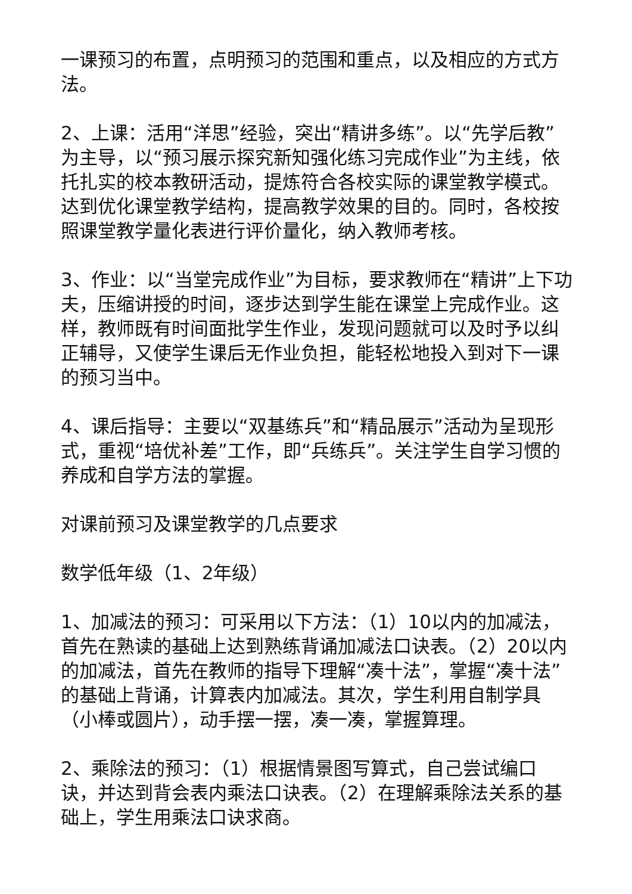一课预习的布置，点明预习的范围和重点，以及相应的方式方法。
2、上课：活用“洋思”经验，突出“精讲多练”。以“先学后教”为主导，以“预习展示探究新知强化练习完成作业”为主线，依托扎实的校本教研活动，提炼符合各校实际的课堂教学模式。达到优化课堂教学结构，提高教学效果的目的。同时，各校按照课堂教学量化表进行评价量化，纳入教师考核。
3、作业：以“当堂完成作业”为目标，要求教师在“精讲”上下功夫，压缩讲授的时间，逐步达到学生能在课堂上完成作业。这样，教师既有时间面批学生作业，发现问题就可以及时予以纠正辅导，又使学生课后无作业负担，能轻松地投入到对下一课的预习当中。
4、课后指导：主要以“双基练兵”和“精品展示”活动为呈现形式，重视“培优补差”工作，即“兵练兵”。关注学生自学习惯的养成和自学方法的掌握。
对课前预习及课堂教学的几点要求
数学低年级（1、2年级）
1、加减法的预习：可采用以下方法：（1）10以内的加减法，首先在熟读的基础上达到熟练背诵加减法口诀表。（2）20以内的加减法，首先在教师的指导下理解“凑十法”，掌握“凑十法”的基础上背诵，计算表内加减法。其次，学生利用自制学具（小棒或圆片），动手摆一摆，凑一凑，掌握算理。
2、乘除法的预习：（1）根据情景图写算式，自己尝试编口诀，并达到背会表内乘法口诀表。（2）在理解乘除法关系的基础上，学生用乘法口诀求商。